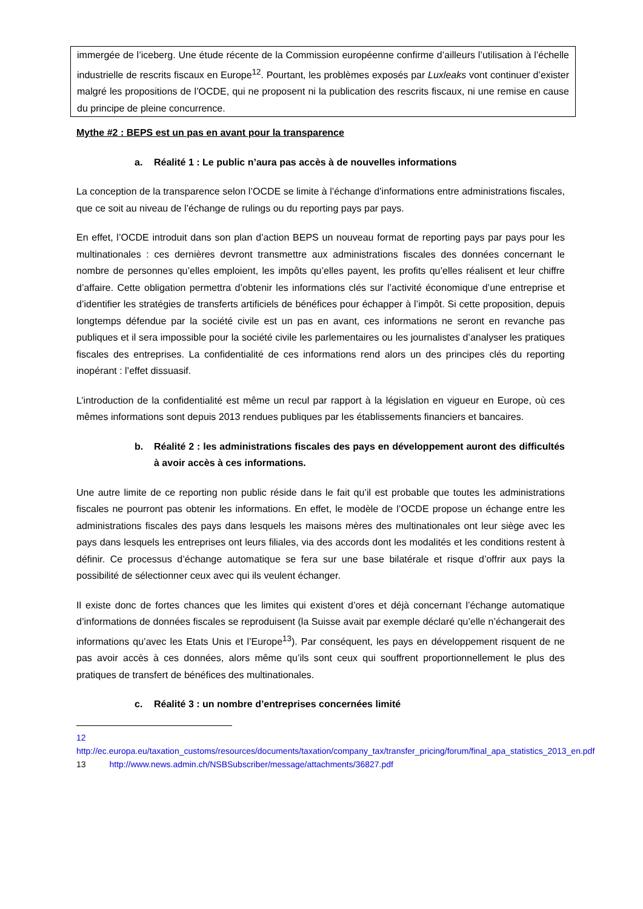immergée de l’iceberg. Une étude récente de la Commission européenne confirme d’ailleurs l’utilisation à l’échelle industrielle de rescrits fiscaux en Europe<sup>12</sup>. Pourtant, les problèmes exposés par Luxleaks vont continuer d’exister malgré les propositions de l’OCDE, qui ne proposent ni la publication des rescrits fiscaux, ni une remise en cause du principe de pleine concurrence.
Mythe #2 : BEPS est un pas en avant pour la transparence
a. Réalité 1 : Le public n’aura pas accès à de nouvelles informations
La conception de la transparence selon l’OCDE se limite à l’échange d’informations entre administrations fiscales, que ce soit au niveau de l’échange de rulings ou du reporting pays par pays.
En effet, l’OCDE introduit dans son plan d’action BEPS un nouveau format de reporting pays par pays pour les multinationales : ces dernières devront transmettre aux administrations fiscales des données concernant le nombre de personnes qu’elles emploient, les impôts qu’elles payent, les profits qu’elles réalisent et leur chiffre d’affaire. Cette obligation permettra d’obtenir les informations clés sur l’activité économique d’une entreprise et d’identifier les stratégies de transferts artificiels de bénéfices pour échapper à l’impôt. Si cette proposition, depuis longtemps défendue par la société civile est un pas en avant, ces informations ne seront en revanche pas publiques et il sera impossible pour la société civile les parlementaires ou les journalistes d’analyser les pratiques fiscales des entreprises. La confidentialité de ces informations rend alors un des principes clés du reporting inopérant : l’effet dissuasif.
L’introduction de la confidentialité est même un recul par rapport à la législation en vigueur en Europe, où ces mêmes informations sont depuis 2013 rendues publiques par les établissements financiers et bancaires.
b. Réalité 2 : les administrations fiscales des pays en développement auront des difficultés à avoir accès à ces informations.
Une autre limite de ce reporting non public réside dans le fait qu’il est probable que toutes les administrations fiscales ne pourront pas obtenir les informations. En effet, le modèle de l’OCDE propose un échange entre les administrations fiscales des pays dans lesquels les maisons mères des multinationales ont leur siège avec les pays dans lesquels les entreprises ont leurs filiales, via des accords dont les modalités et les conditions restent à définir. Ce processus d’échange automatique se fera sur une base bilatérale et risque d’offrir aux pays la possibilité de sélectionner ceux avec qui ils veulent échanger.
Il existe donc de fortes chances que les limites qui existent d’ores et déjà concernant l’échange automatique d’informations de données fiscales se reproduisent (la Suisse avait par exemple déclaré qu’elle n’échangerait des informations qu’avec les Etats Unis et l’Europe<sup>13</sup>). Par conséquent, les pays en développement risquent de ne pas avoir accès à ces données, alors même qu’ils sont ceux qui souffrent proportionnellement le plus des pratiques de transfert de bénéfices des multinationales.
c. Réalité 3 : un nombre d’entreprises concernées limité
12 http://ec.europa.eu/taxation_customs/resources/documents/taxation/company_tax/transfer_pricing/forum/final_apa_statistics_2013_en.pdf
13 http://www.news.admin.ch/NSBSubscriber/message/attachments/36827.pdf